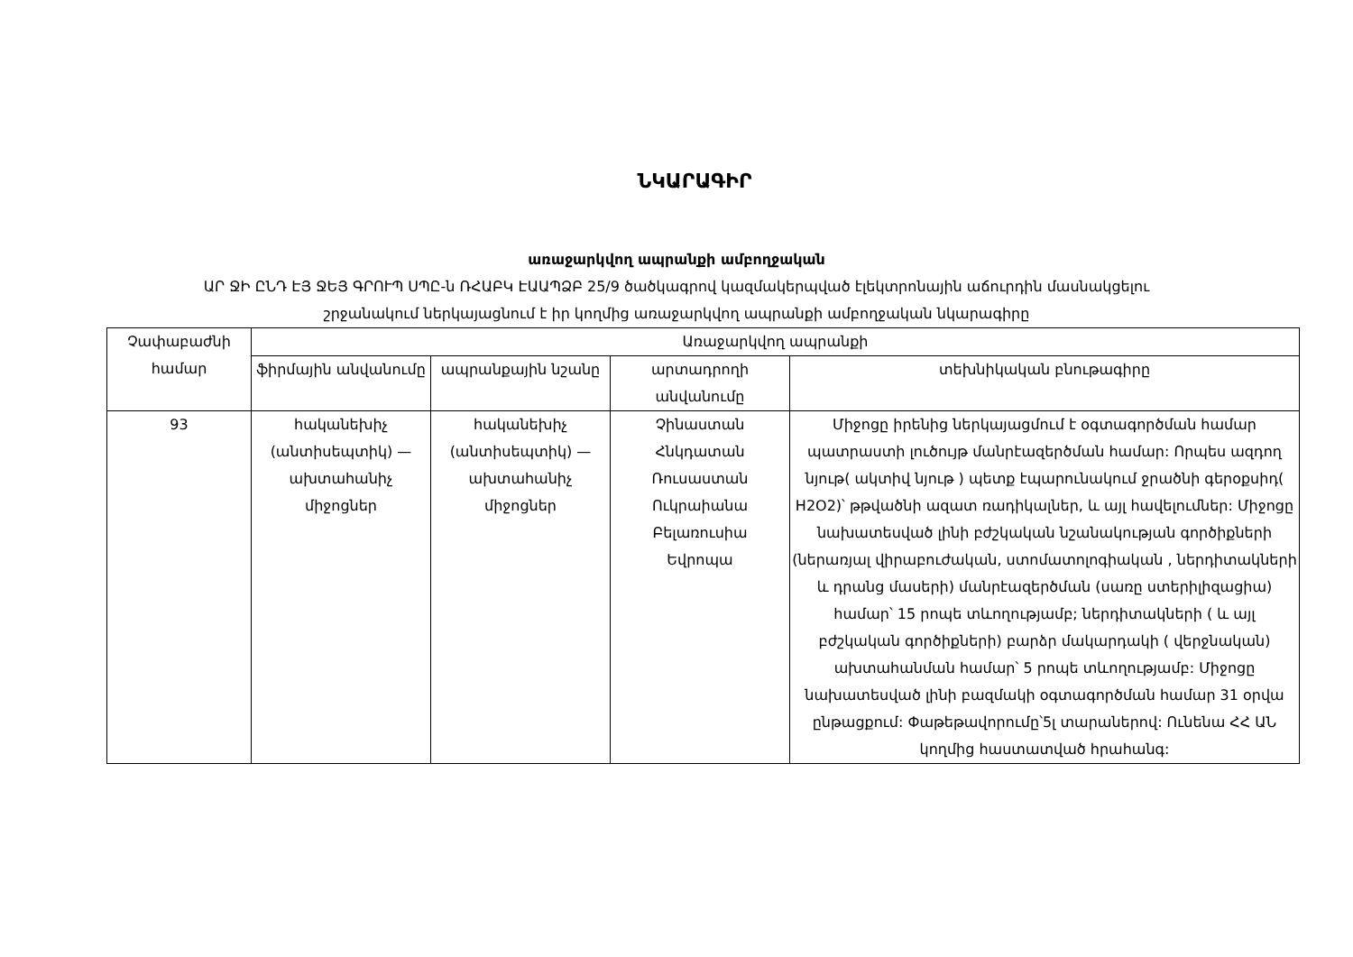ՆԿԱՐԱԳԻՐ
առաջարկվող ապրանքի ամբողջական
ԱՐ ՋԻ ԸՆԴ ԷՅ ՋԵՅ ԳՐՈՒՊ ՍՊԸ-ն ՌՀԱԲԿ ԷԱԱՊՁԲ 25/9 ծածկագրով կազմակերպված էլեկտրոնային աճուրդին մասնակցելու
շրջանակում ներկայացնում է իր կողմից առաջարկվող ապրանքի ամբողջական նկարագիրը
| Չափաբաժնի համար | Առաջարկվող ապրանքի | | | |
| --- | --- | --- | --- | --- |
| | ֆիրմային անվանումը | ապրանքային նշանը | արտադրողի անվանումը | տեխնիկական բնութագիրը |
| 93 | հականեխիչ (անտիսեպտիկ) — ախտահանիչ միջոցներ | հականեխիչ (անտիսեպտիկ) — ախտահանիչ միջոցներ | Չինաստան Հնկդատան Ռուսաստան Ուկրաիանա Բելառուսիա Եվրոպա | Միջոցը իրենից ներկայացմում է օգտագործման համար պատրաստի լուծույթ մանրէազերծման համար: Որպես ազդող նյութ( ակտիվ նյութ ) պետք էպարունակում ջրածնի գերօքսիդ( H2O2)՝ թթվածնի ազատ ռադիկալներ, և այլ հավելումներ: Միջոցը նախատեսված լինի բժշկական նշանակության գործիքների (ներառյալ վիրաբուժական, ստոմատոլոգիական , ներդիտակների և դրանց մասերի) մանրէազերծման (սառը ստերիլիզացիա) համար՝ 15 րոպե տևողությամբ; ներդիտակների ( և այլ բժշկական գործիքների) բարձր մակարդակի ( վերջնական) ախտահանման համար՝ 5 րոպե տևողությամբ: Միջոցը նախատեսված լինի բազմակի օգտագործման համար 31 օրվա ընթացքում: Փաթեթավորումը՝5լ տարաներով: Ունենա ՀՀ ԱՆ կողմից հաստատված հրահանգ: |